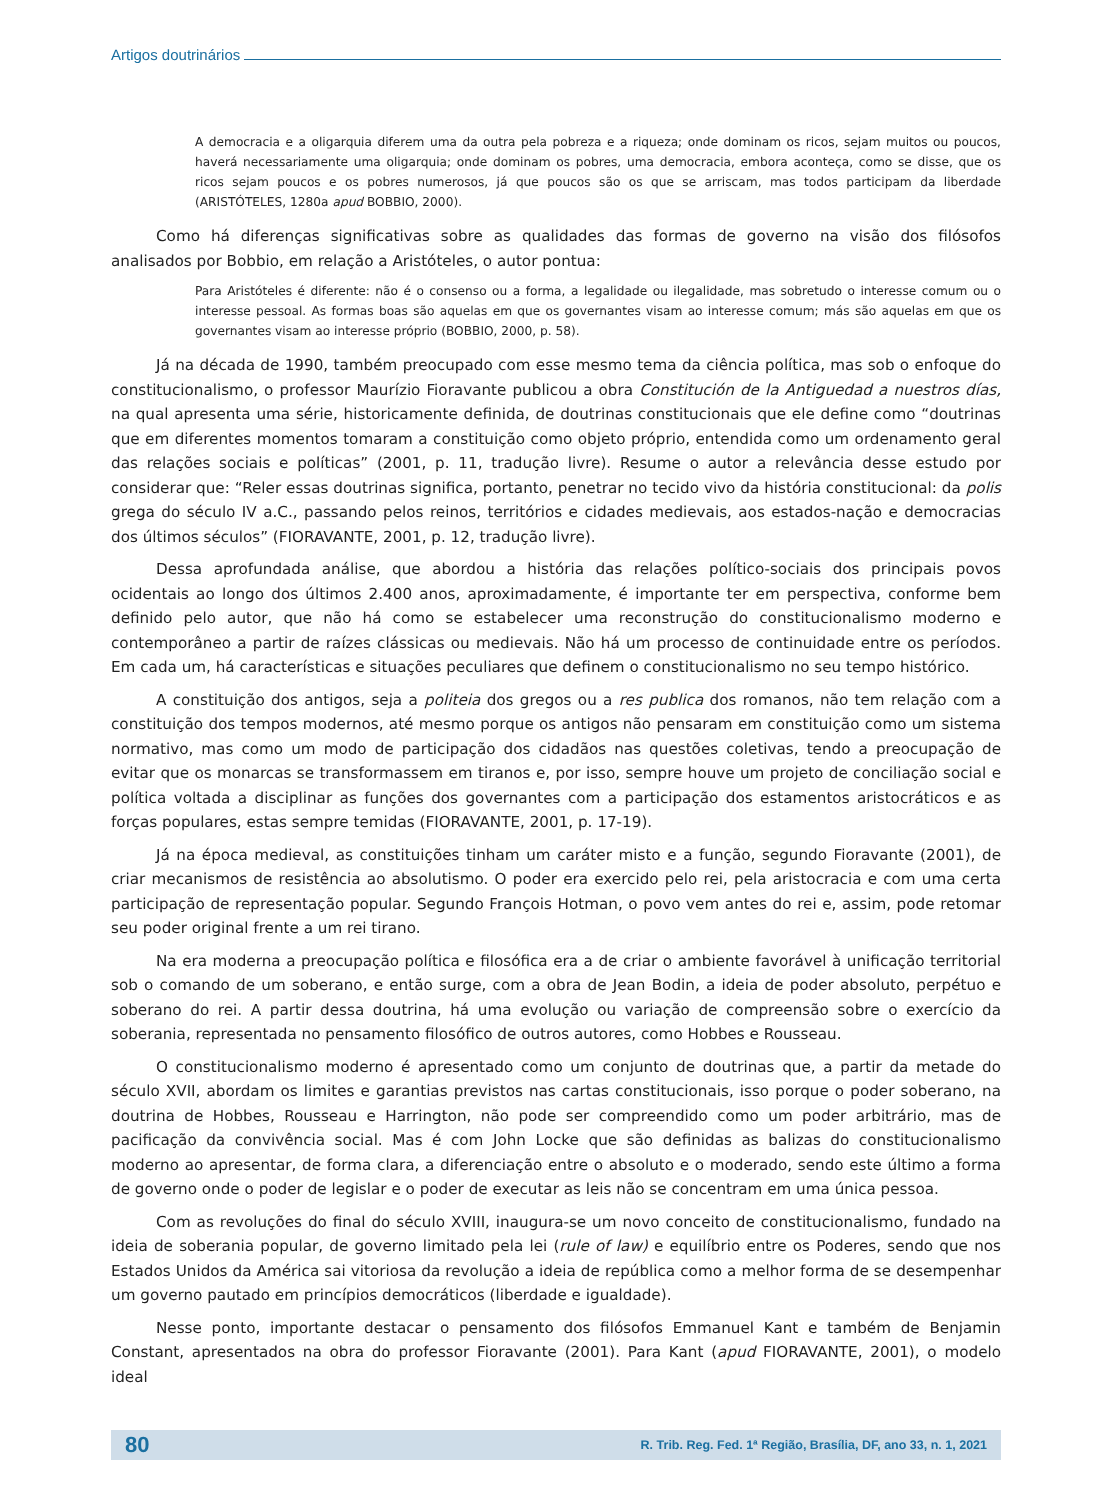Artigos doutrinários
A democracia e a oligarquia diferem uma da outra pela pobreza e a riqueza; onde dominam os ricos, sejam muitos ou poucos, haverá necessariamente uma oligarquia; onde dominam os pobres, uma democracia, embora aconteça, como se disse, que os ricos sejam poucos e os pobres numerosos, já que poucos são os que se arriscam, mas todos participam da liberdade (ARISTÓTELES, 1280a apud BOBBIO, 2000).
Como há diferenças significativas sobre as qualidades das formas de governo na visão dos filósofos analisados por Bobbio, em relação a Aristóteles, o autor pontua:
Para Aristóteles é diferente: não é o consenso ou a forma, a legalidade ou ilegalidade, mas sobretudo o interesse comum ou o interesse pessoal. As formas boas são aquelas em que os governantes visam ao interesse comum; más são aquelas em que os governantes visam ao interesse próprio (BOBBIO, 2000, p. 58).
Já na década de 1990, também preocupado com esse mesmo tema da ciência política, mas sob o enfoque do constitucionalismo, o professor Maurízio Fioravante publicou a obra Constitución de la Antiguedad a nuestros días, na qual apresenta uma série, historicamente definida, de doutrinas constitucionais que ele define como “doutrinas que em diferentes momentos tomaram a constituição como objeto próprio, entendida como um ordenamento geral das relações sociais e políticas” (2001, p. 11, tradução livre). Resume o autor a relevância desse estudo por considerar que: “Reler essas doutrinas significa, portanto, penetrar no tecido vivo da história constitucional: da polis grega do século IV a.C., passando pelos reinos, territórios e cidades medievais, aos estados-nação e democracias dos últimos séculos” (FIORAVANTE, 2001, p. 12, tradução livre).
Dessa aprofundada análise, que abordou a história das relações político-sociais dos principais povos ocidentais ao longo dos últimos 2.400 anos, aproximadamente, é importante ter em perspectiva, conforme bem definido pelo autor, que não há como se estabelecer uma reconstrução do constitucionalismo moderno e contemporâneo a partir de raízes clássicas ou medievais. Não há um processo de continuidade entre os períodos. Em cada um, há características e situações peculiares que definem o constitucionalismo no seu tempo histórico.
A constituição dos antigos, seja a politeia dos gregos ou a res publica dos romanos, não tem relação com a constituição dos tempos modernos, até mesmo porque os antigos não pensaram em constituição como um sistema normativo, mas como um modo de participação dos cidadãos nas questões coletivas, tendo a preocupação de evitar que os monarcas se transformassem em tiranos e, por isso, sempre houve um projeto de conciliação social e política voltada a disciplinar as funções dos governantes com a participação dos estamentos aristocráticos e as forças populares, estas sempre temidas (FIORAVANTE, 2001, p. 17-19).
Já na época medieval, as constituições tinham um caráter misto e a função, segundo Fioravante (2001), de criar mecanismos de resistência ao absolutismo. O poder era exercido pelo rei, pela aristocracia e com uma certa participação de representação popular. Segundo François Hotman, o povo vem antes do rei e, assim, pode retomar seu poder original frente a um rei tirano.
Na era moderna a preocupação política e filosófica era a de criar o ambiente favorável à unificação territorial sob o comando de um soberano, e então surge, com a obra de Jean Bodin, a ideia de poder absoluto, perpétuo e soberano do rei. A partir dessa doutrina, há uma evolução ou variação de compreensão sobre o exercício da soberania, representada no pensamento filosófico de outros autores, como Hobbes e Rousseau.
O constitucionalismo moderno é apresentado como um conjunto de doutrinas que, a partir da metade do século XVII, abordam os limites e garantias previstos nas cartas constitucionais, isso porque o poder soberano, na doutrina de Hobbes, Rousseau e Harrington, não pode ser compreendido como um poder arbitrário, mas de pacificação da convivência social. Mas é com John Locke que são definidas as balizas do constitucionalismo moderno ao apresentar, de forma clara, a diferenciação entre o absoluto e o moderado, sendo este último a forma de governo onde o poder de legislar e o poder de executar as leis não se concentram em uma única pessoa.
Com as revoluções do final do século XVIII, inaugura-se um novo conceito de constitucionalismo, fundado na ideia de soberania popular, de governo limitado pela lei (rule of law) e equilíbrio entre os Poderes, sendo que nos Estados Unidos da América sai vitoriosa da revolução a ideia de república como a melhor forma de se desempenhar um governo pautado em princípios democráticos (liberdade e igualdade).
Nesse ponto, importante destacar o pensamento dos filósofos Emmanuel Kant e também de Benjamin Constant, apresentados na obra do professor Fioravante (2001). Para Kant (apud FIORAVANTE, 2001), o modelo ideal
80 R. Trib. Reg. Fed. 1ª Região, Brasília, DF, ano 33, n. 1, 2021